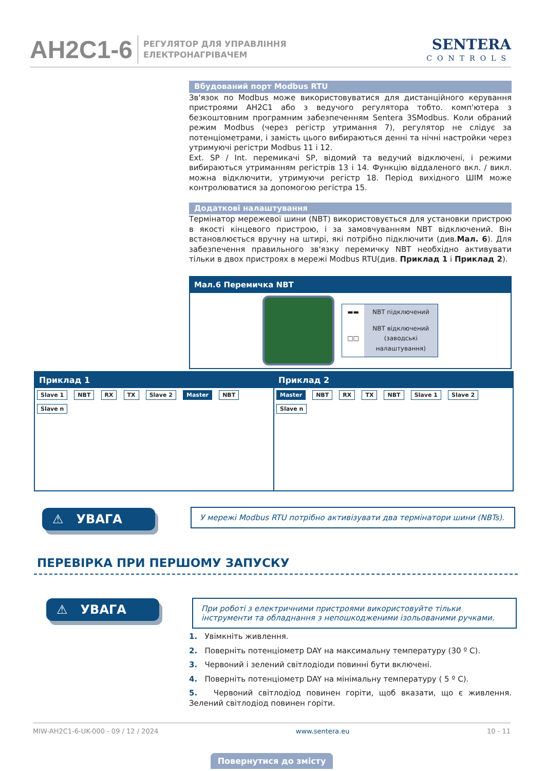AH2C1-6 РЕГУЛЯТОР ДЛЯ УПРАВЛІННЯ
ЕЛЕКТРОНАГРІВАЧЕМ
SENTERA
CONTROLS
Вбудований порт Modbus RTU
Зв'язок по Modbus може використовуватися для дистанційного керування пристроями AH2C1 або з ведучого регулятора тобто. комп'ютера з безкоштовним програмним забезпеченням Sentera 3SModbus. Коли обраний режим Modbus (через регістр утримання 7), регулятор не слідує за потенціометрами, і замість цього вибираються денні та нічні настройки через утримуючі регістри Modbus 11 і 12.
Ext. SP / Int. перемикачі SP, відомий та ведучий відключені, і режими вибираються утриманням регістрів 13 і 14. Функцію віддаленого вкл. / викл. можна відключити, утримуючи регістр 18. Період вихідного ШІМ може контролюватися за допомогою регістра 15.
Додаткові налаштування
Термінатор мережевої шини (NBT) використовується для установки пристрою в якості кінцевого пристрою, і за замовчуванням NBT відключений. Він встановлюється вручну на штирі, які потрібно підключити (див.Мал. 6). Для забезпечення правильного зв'язку перемичку NBT необхідно активувати тільки в двох пристроях в мережі Modbus RTU(див. Приклад 1 і Приклад 2).
Мал.6 Перемичка NBT
| ▬▬ | NBT підключений |
| □□ | NBT відключений (заводські налаштування) |
Приклад 1
Slave 1 NBT RX TX Slave 2 Master NBT Slave n
Приклад 2
Master NBT RX TX NBT Slave 1 Slave 2 Slave n
⚠ УВАГА
У мережі Modbus RTU потрібно активізувати два термінатори шини (NBTs).
ПЕРЕВІРКА ПРИ ПЕРШОМУ ЗАПУСКУ
⚠ УВАГА
При роботі з електричними пристроями використовуйте тільки інструменти та обладнання з непошкодженими ізольованими ручками.
1. Увімкніть живлення.
2. Поверніть потенціометр DAY на максимальну температуру (30 º C).
3. Червоний і зелений світлодіоди повинні бути включені.
4. Поверніть потенціометр DAY на мінімальну температуру ( 5 º C).
5. Червоний світлодіод повинен горіти, щоб вказати, що є живлення. Зелений світлодіод повинен горіти.
MIW-AH2C1-6-UK-000 - 09 / 12 / 2024 www.sentera.eu 10 - 11
Повернутися до змісту